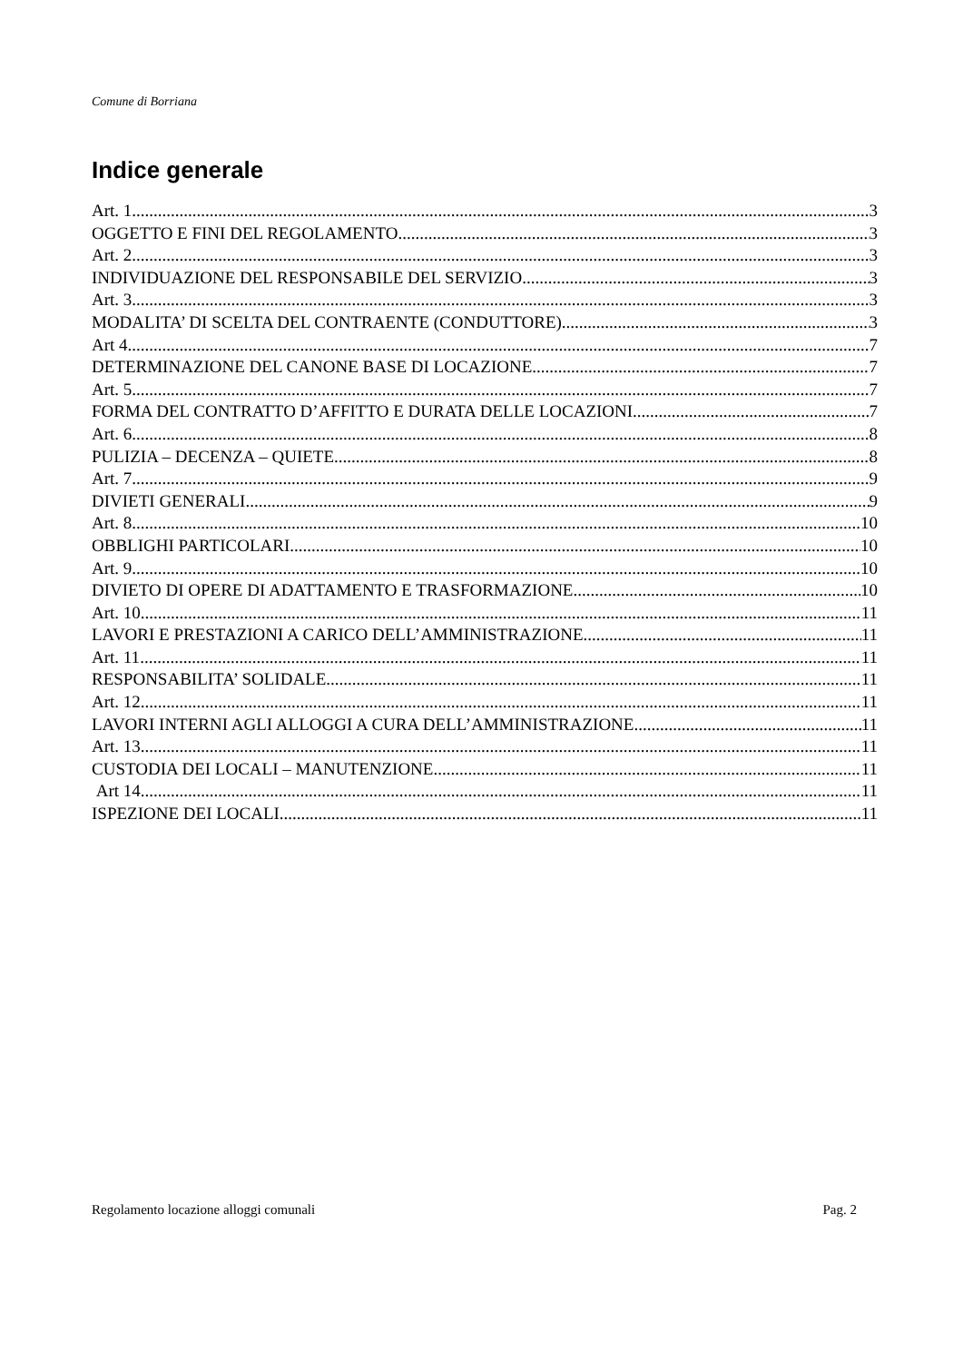Comune di Borriana
Indice generale
Art. 1 3
OGGETTO E FINI DEL REGOLAMENTO 3
Art. 2 3
INDIVIDUAZIONE DEL RESPONSABILE DEL SERVIZIO 3
Art. 3 3
MODALITA’ DI SCELTA DEL CONTRAENTE (CONDUTTORE) 3
Art 4 7
DETERMINAZIONE DEL CANONE BASE DI LOCAZIONE 7
Art. 5 7
FORMA DEL CONTRATTO D’AFFITTO E DURATA DELLE LOCAZIONI 7
Art. 6 8
PULIZIA – DECENZA – QUIETE 8
Art. 7 9
DIVIETI GENERALI 9
Art. 8 10
OBBLIGHI PARTICOLARI 10
Art. 9 10
DIVIETO DI OPERE DI ADATTAMENTO E TRASFORMAZIONE 10
Art. 10 11
LAVORI E PRESTAZIONI A CARICO DELL’AMMINISTRAZIONE 11
Art. 11 11
RESPONSABILITA’ SOLIDALE 11
Art. 12 11
LAVORI INTERNI AGLI ALLOGGI A CURA DELL’AMMINISTRAZIONE 11
Art. 13 11
CUSTODIA DEI LOCALI – MANUTENZIONE 11
Art 14 11
ISPEZIONE DEI LOCALI 11
Regolamento locazione alloggi comunali Pag. 2